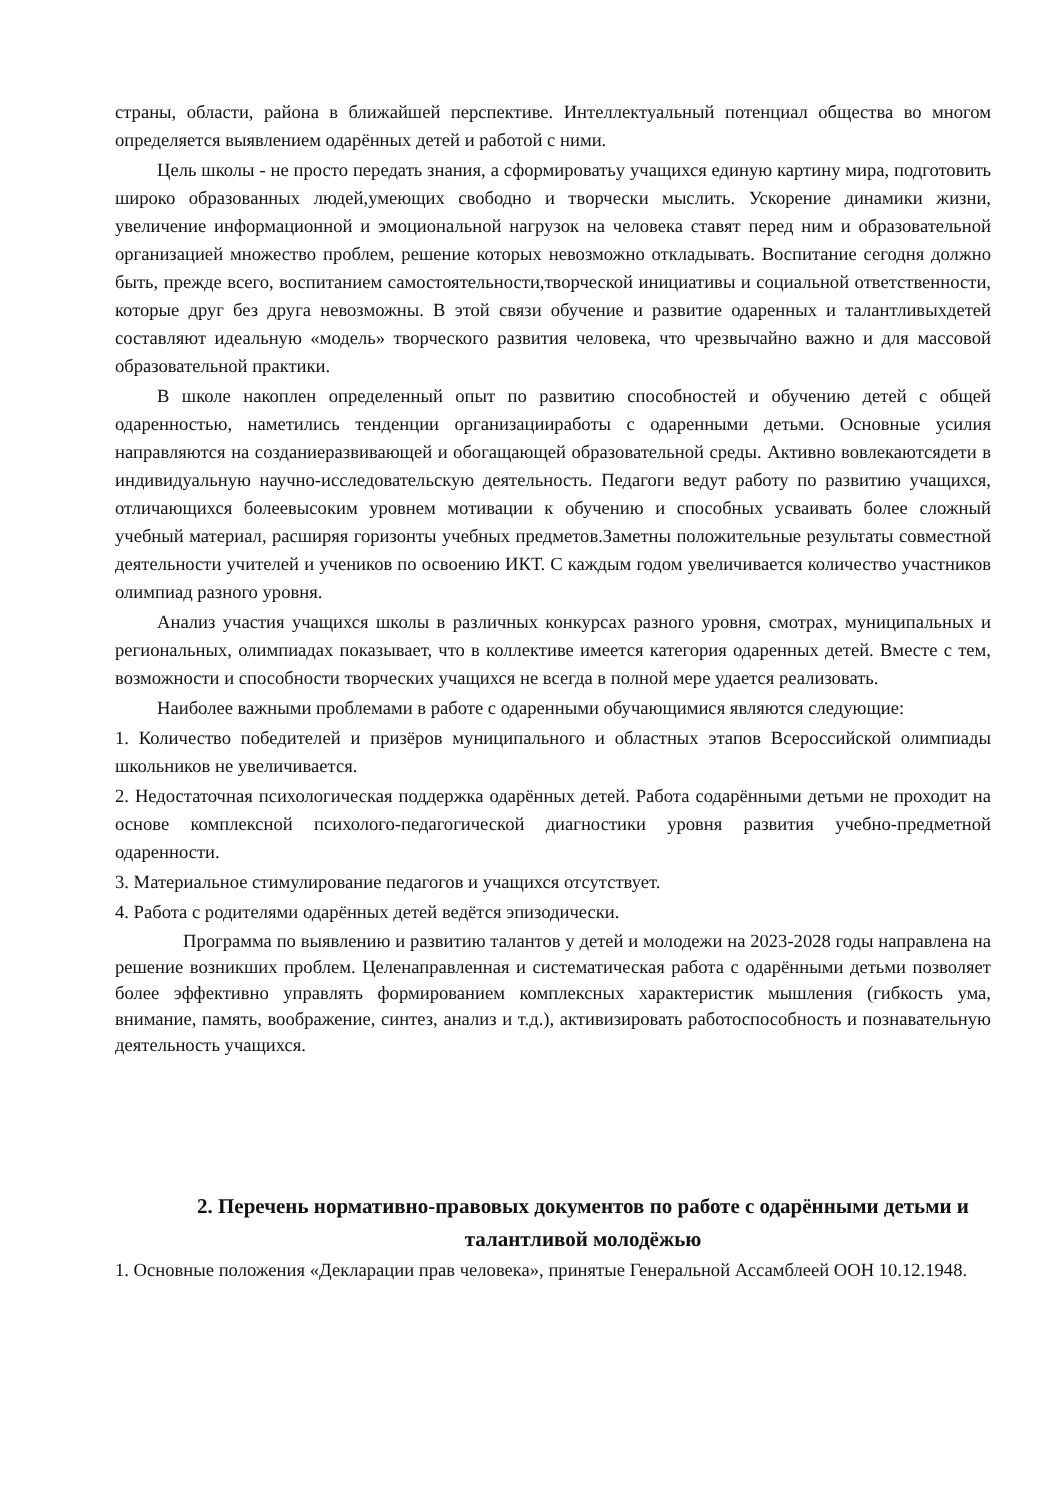страны, области, района в ближайшей перспективе. Интеллектуальный потенциал общества во многом определяется выявлением одарённых детей и работой с ними.
Цель школы - не просто передать знания, а сформироватьу учащихся единую картину мира, подготовить широко образованных людей,умеющих свободно и творчески мыслить. Ускорение динамики жизни, увеличение информационной и эмоциональной нагрузок на человека ставят перед ним и образовательной организацией множество проблем, решение которых невозможно откладывать. Воспитание сегодня должно быть, прежде всего, воспитанием самостоятельности,творческой инициативы и социальной ответственности, которые друг без друга невозможны. В этой связи обучение и развитие одаренных и талантливыхдетей составляют идеальную «модель» творческого развития человека, что чрезвычайно важно и для массовой образовательной практики.
В школе накоплен определенный опыт по развитию способностей и обучению детей с общей одаренностью, наметились тенденции организацииработы с одаренными детьми. Основные усилия направляются на созданиеразвивающей и обогащающей образовательной среды. Активно вовлекаютсядети в индивидуальную научно-исследовательскую деятельность. Педагоги ведут работу по развитию учащихся, отличающихся болеевысоким уровнем мотивации к обучению и способных усваивать более сложный учебный материал, расширяя горизонты учебных предметов.Заметны положительные результаты совместной деятельности учителей и учеников по освоению ИКТ. С каждым годом увеличивается количество участников олимпиад разного уровня.
Анализ участия учащихся школы в различных конкурсах разного уровня, смотрах, муниципальных и региональных, олимпиадах показывает, что в коллективе имеется категория одаренных детей. Вместе с тем, возможности и способности творческих учащихся не всегда в полной мере удается реализовать.
Наиболее важными проблемами в работе с одаренными обучающимися являются следующие:
1. Количество победителей и призёров муниципального и областных этапов Всероссийской олимпиады школьников не увеличивается.
2. Недостаточная психологическая поддержка одарённых детей. Работа содарёнными детьми не проходит на основе комплексной психолого-педагогической диагностики уровня развития учебно-предметной одаренности.
3. Материальное стимулирование педагогов и учащихся отсутствует.
4. Работа с родителями одарённых детей ведётся эпизодически.
Программа по выявлению и развитию талантов у детей и молодежи на 2023-2028 годы направлена на решение возникших проблем. Целенаправленная и систематическая работа с одарёнными детьми позволяет более эффективно управлять формированием комплексных характеристик мышления (гибкость ума, внимание, память, воображение, синтез, анализ и т.д.), активизировать работоспособность и познавательную деятельность учащихся.
2. Перечень нормативно-правовых документов по работе с одарёнными детьми и талантливой молодёжью
1. Основные положения «Декларации прав человека», принятые Генеральной Ассамблеей ООН 10.12.1948.